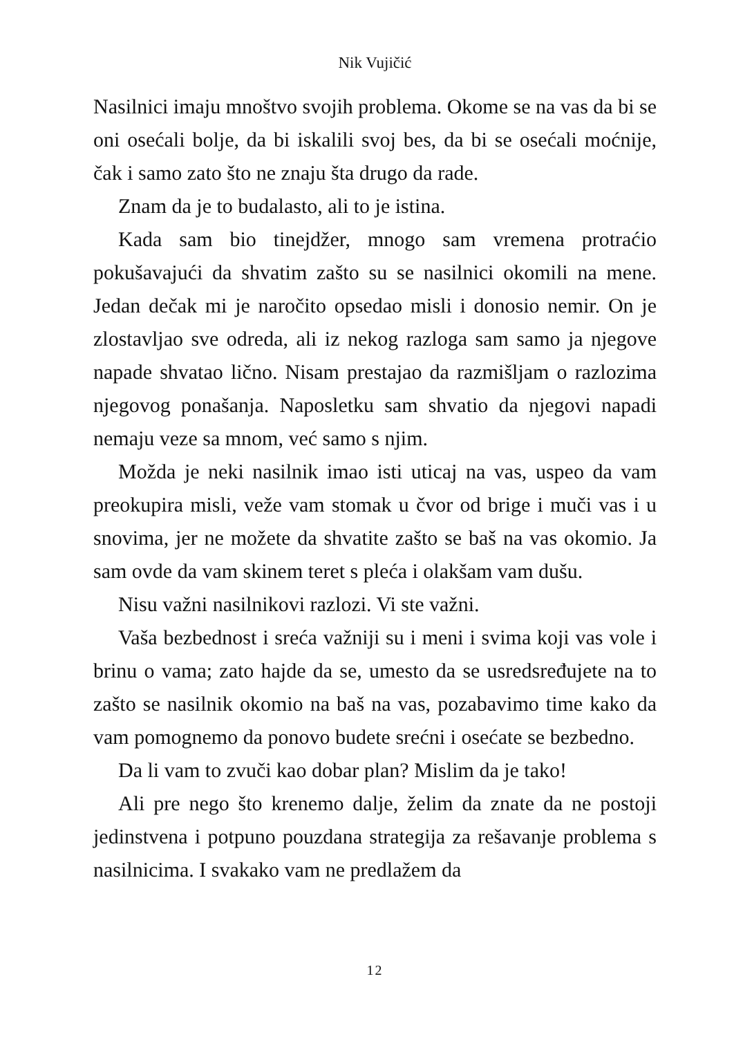Nik Vujičić
Nasilnici imaju mnoštvo svojih problema. Okome se na vas da bi se oni osećali bolje, da bi iskalili svoj bes, da bi se osećali moćnije, čak i samo zato što ne znaju šta drugo da rade.
Znam da je to budalasto, ali to je istina.
Kada sam bio tinejdžer, mnogo sam vremena protraćio pokušavajući da shvatim zašto su se nasilnici okomili na mene. Jedan dečak mi je naročito opsedao misli i donosio nemir. On je zlostavljao sve odreda, ali iz nekog razloga sam samo ja njegove napade shvatao lično. Nisam prestajao da razmišljam o razlozima njegovog ponašanja. Naposletku sam shvatio da njegovi napadi nemaju veze sa mnom, već samo s njim.
Možda je neki nasilnik imao isti uticaj na vas, uspeo da vam preokupira misli, veže vam stomak u čvor od brige i muči vas i u snovima, jer ne možete da shvatite zašto se baš na vas okomio. Ja sam ovde da vam skinem teret s pleća i olakšam vam dušu.
Nisu važni nasilnikovi razlozi. Vi ste važni.
Vaša bezbednost i sreća važniji su i meni i svima koji vas vole i brinu o vama; zato hajde da se, umesto da se usredsređujete na to zašto se nasilnik okomio na baš na vas, pozabavimo time kako da vam pomognemo da ponovo budete srećni i osećate se bezbedno.
Da li vam to zvuči kao dobar plan? Mislim da je tako!
Ali pre nego što krenemo dalje, želim da znate da ne postoji jedinstvena i potpuno pouzdana strategija za rešavanje problema s nasilnicima. I svakako vam ne predlažem da
12